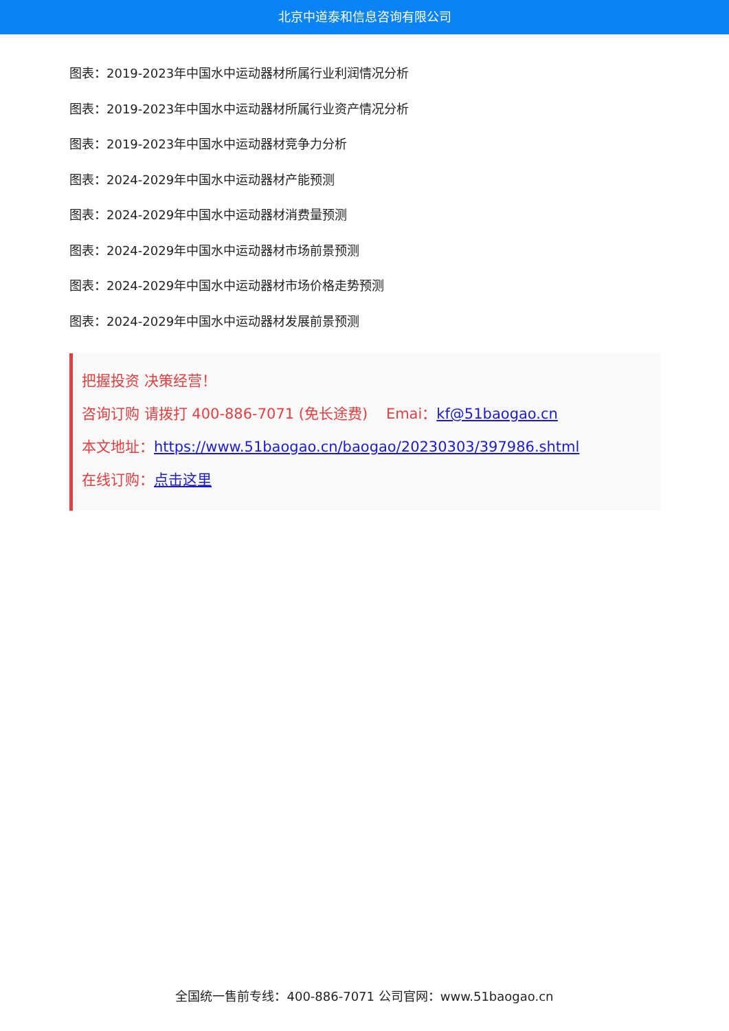北京中道泰和信息咨询有限公司
图表：2019-2023年中国水中运动器材所属行业利润情况分析
图表：2019-2023年中国水中运动器材所属行业资产情况分析
图表：2019-2023年中国水中运动器材竞争力分析
图表：2024-2029年中国水中运动器材产能预测
图表：2024-2029年中国水中运动器材消费量预测
图表：2024-2029年中国水中运动器材市场前景预测
图表：2024-2029年中国水中运动器材市场价格走势预测
图表：2024-2029年中国水中运动器材发展前景预测
把握投资 决策经营！
咨询订购 请拨打 400-886-7071 (免长途费) Emai：kf@51baogao.cn
本文地址：https://www.51baogao.cn/baogao/20230303/397986.shtml
在线订购：点击这里
全国统一售前专线：400-886-7071 公司官网：www.51baogao.cn